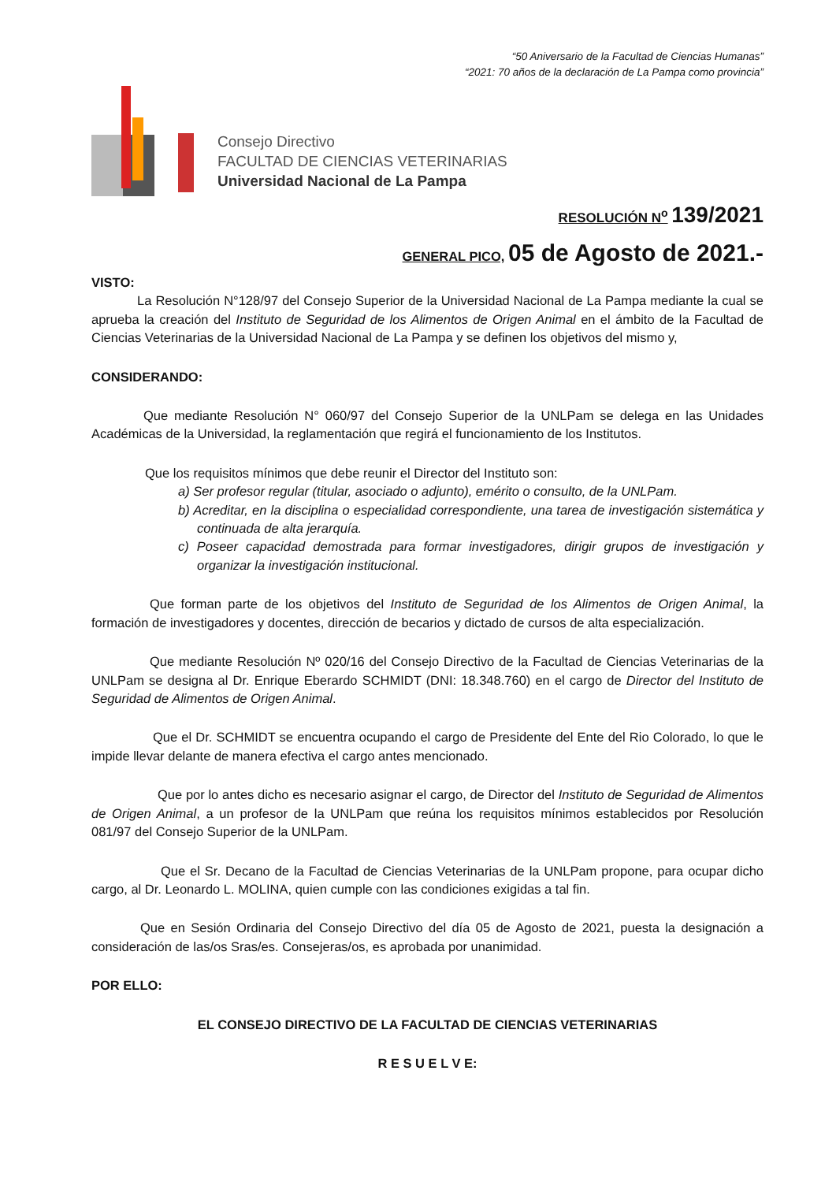“50 Aniversario de la Facultad de Ciencias Humanas”
“2021: 70 años de la declaración de La Pampa como provincia”
Consejo Directivo
FACULTAD DE CIENCIAS VETERINARIAS
Universidad Nacional de La Pampa
RESOLUCIÓN N<sup>o</sup> 139/2021
GENERAL PICO, 05 de Agosto de 2021.-
VISTO:
La Resolución N°128/97 del Consejo Superior de la Universidad Nacional de La Pampa mediante la cual se aprueba la creación del Instituto de Seguridad de los Alimentos de Origen Animal en el ámbito de la Facultad de Ciencias Veterinarias de la Universidad Nacional de La Pampa y se definen los objetivos del mismo y,
CONSIDERANDO:
Que mediante Resolución N° 060/97 del Consejo Superior de la UNLPam se delega en las Unidades Académicas de la Universidad, la reglamentación que regirá el funcionamiento de los Institutos.
Que los requisitos mínimos que debe reunir el Director del Instituto son:
a) Ser profesor regular (titular, asociado o adjunto), emérito o consulto, de la UNLPam.
b) Acreditar, en la disciplina o especialidad correspondiente, una tarea de investigación sistemática y continuada de alta jerarquía.
c) Poseer capacidad demostrada para formar investigadores, dirigir grupos de investigación y organizar la investigación institucional.
Que forman parte de los objetivos del Instituto de Seguridad de los Alimentos de Origen Animal, la formación de investigadores y docentes, dirección de becarios y dictado de cursos de alta especialización.
Que mediante Resolución Nº 020/16 del Consejo Directivo de la Facultad de Ciencias Veterinarias de la UNLPam se designa al Dr. Enrique Eberardo SCHMIDT (DNI: 18.348.760) en el cargo de Director del Instituto de Seguridad de Alimentos de Origen Animal.
Que el Dr. SCHMIDT se encuentra ocupando el cargo de Presidente del Ente del Rio Colorado, lo que le impide llevar delante de manera efectiva el cargo antes mencionado.
Que por lo antes dicho es necesario asignar el cargo, de Director del Instituto de Seguridad de Alimentos de Origen Animal, a un profesor de la UNLPam que reúna los requisitos mínimos establecidos por Resolución 081/97 del Consejo Superior de la UNLPam.
Que el Sr. Decano de la Facultad de Ciencias Veterinarias de la UNLPam propone, para ocupar dicho cargo, al Dr. Leonardo L. MOLINA, quien cumple con las condiciones exigidas a tal fin.
Que en Sesión Ordinaria del Consejo Directivo del día 05 de Agosto de 2021, puesta la designación a consideración de las/os Sras/es. Consejeras/os, es aprobada por unanimidad.
POR ELLO:
EL CONSEJO DIRECTIVO DE LA FACULTAD DE CIENCIAS VETERINARIAS
R E S U E L V E: